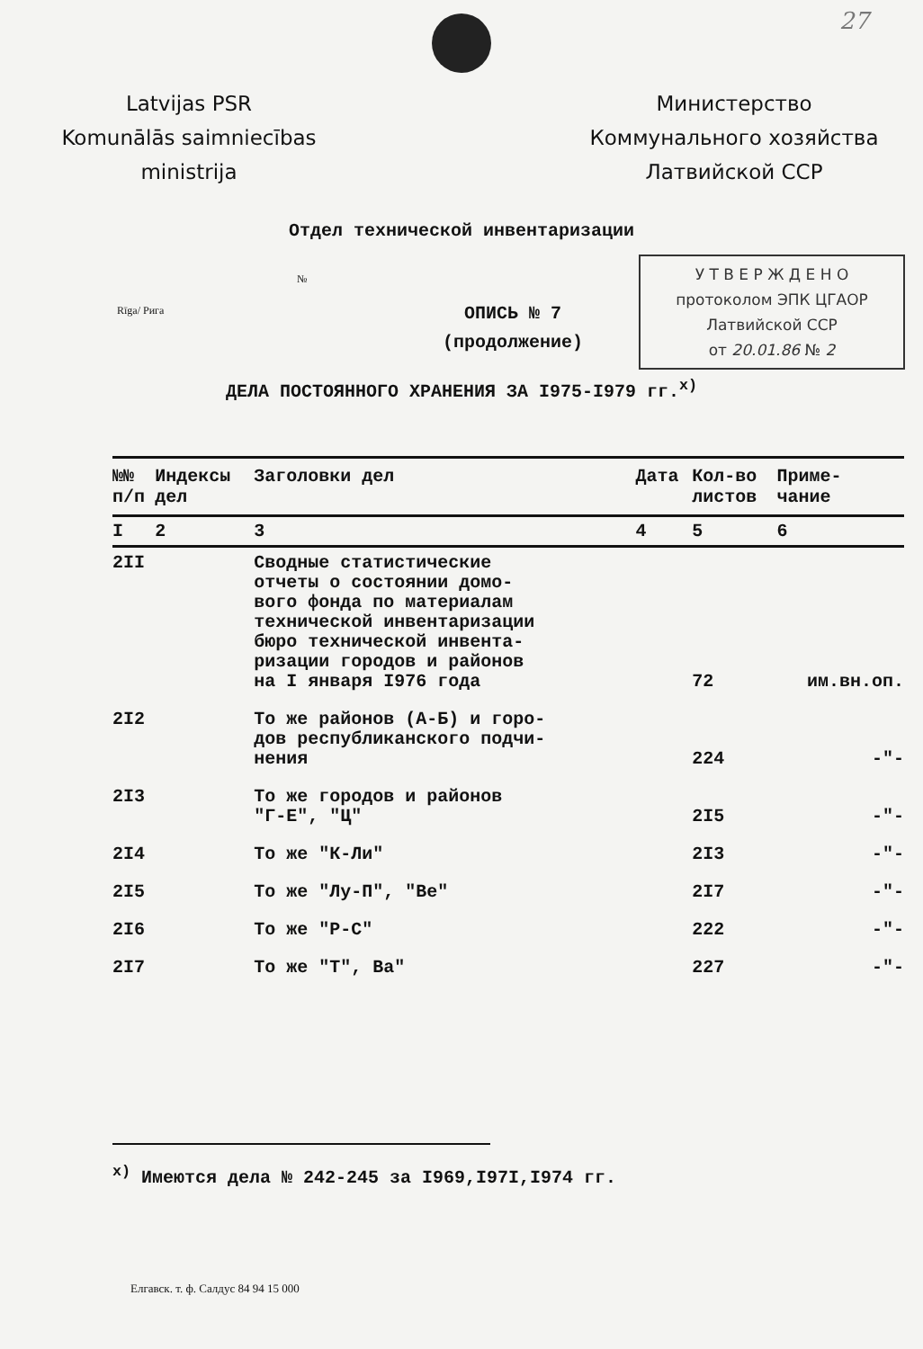27
Latvijas PSR
Komunālās saimniecības
ministrija
Министерство
Коммунального хозяйства
Латвийской ССР
Отдел технической инвентаризации
№
Rīga/ Рига
ОПИСЬ № 7
(продолжение)
У Т В Е Р Ж Д Е Н О
протоколом ЭПК ЦГАОР
Латвийской ССР
от 20.01.86 № 2
ДЕЛА ПОСТОЯННОГО ХРАНЕНИЯ ЗА I975-I979 гг.<sup>х)</sup>
| №№ п/п | Индексы дел | Заголовки дел | Дата | Кол-во листов | Приме- чание |
| --- | --- | --- | --- | --- | --- |
| I | 2 | 3 | 4 | 5 | 6 |
| 2II | | Сводные статистические отчеты о состоянии домо- вого фонда по материалам технической инвентаризации бюро технической инвента- ризации городов и районов на I января I976 года | | 72 | им.вн.оп. |
| 2I2 | | То же районов (А-Б) и горо- дов республиканского подчи- нения | | 224 | -"- |
| 2I3 | | То же городов и районов "Г-Е", "Ц" | | 2I5 | -"- |
| 2I4 | | То же "К-Ли" | | 2I3 | -"- |
| 2I5 | | То же "Лу-П", "Ве" | | 2I7 | -"- |
| 2I6 | | То же "Р-С" | | 222 | -"- |
| 2I7 | | То же "Т", Ва" | | 227 | -"- |
<sup>х)</sup> Имеются дела № 242-245 за I969,I97I,I974 гг.
Елгавск. т. ф. Салдус 84 94 15 000